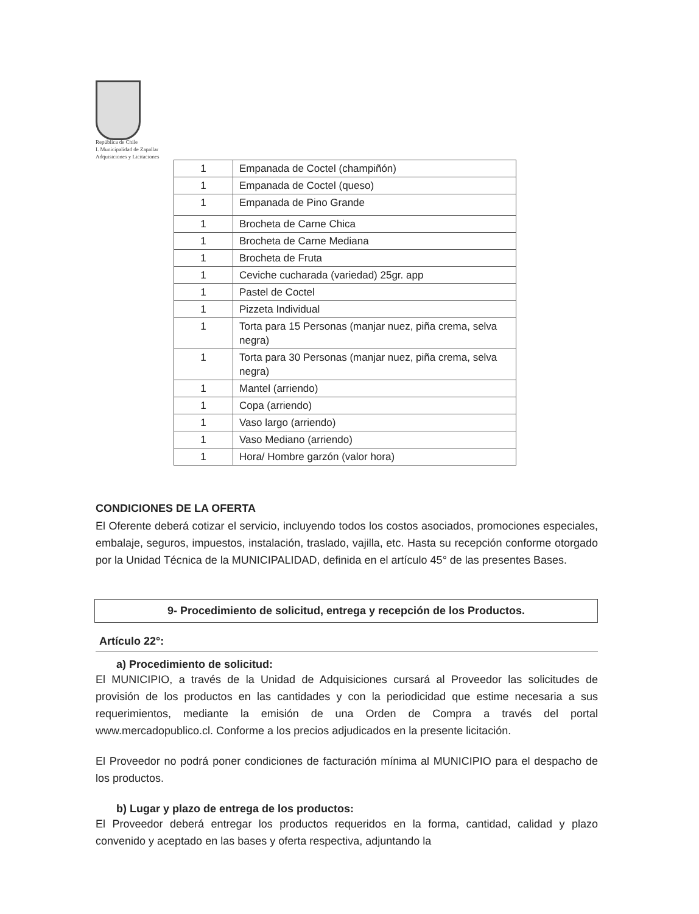República de Chile
I. Municipalidad de Zapallar
Adquisiciones y Licitaciones
| 1 | Empanada de Coctel (champiñón) |
| 1 | Empanada de Coctel (queso) |
| 1 | Empanada de Pino Grande |
| 1 | Brocheta de Carne Chica |
| 1 | Brocheta de Carne Mediana |
| 1 | Brocheta de Fruta |
| 1 | Ceviche cucharada (variedad) 25gr. app |
| 1 | Pastel de Coctel |
| 1 | Pizzeta Individual |
| 1 | Torta para 15 Personas (manjar nuez, piña crema, selva negra) |
| 1 | Torta para 30 Personas (manjar nuez, piña crema, selva negra) |
| 1 | Mantel (arriendo) |
| 1 | Copa (arriendo) |
| 1 | Vaso largo (arriendo) |
| 1 | Vaso Mediano (arriendo) |
| 1 | Hora/ Hombre garzón (valor hora) |
CONDICIONES DE LA OFERTA
El Oferente deberá cotizar el servicio, incluyendo todos los costos asociados, promociones especiales, embalaje, seguros, impuestos, instalación, traslado, vajilla, etc. Hasta su recepción conforme otorgado por la Unidad Técnica de la MUNICIPALIDAD, definida en el artículo 45° de las presentes Bases.
9- Procedimiento de solicitud, entrega y recepción de los Productos.
Artículo 22°:
a) Procedimiento de solicitud:
El MUNICIPIO, a través de la Unidad de Adquisiciones cursará al Proveedor las solicitudes de provisión de los productos en las cantidades y con la periodicidad que estime necesaria a sus requerimientos, mediante la emisión de una Orden de Compra a través del portal www.mercadopublico.cl. Conforme a los precios adjudicados en la presente licitación.
El Proveedor no podrá poner condiciones de facturación mínima al MUNICIPIO para el despacho de los productos.
b) Lugar y plazo de entrega de los productos:
El Proveedor deberá entregar los productos requeridos en la forma, cantidad, calidad y plazo convenido y aceptado en las bases y oferta respectiva, adjuntando la